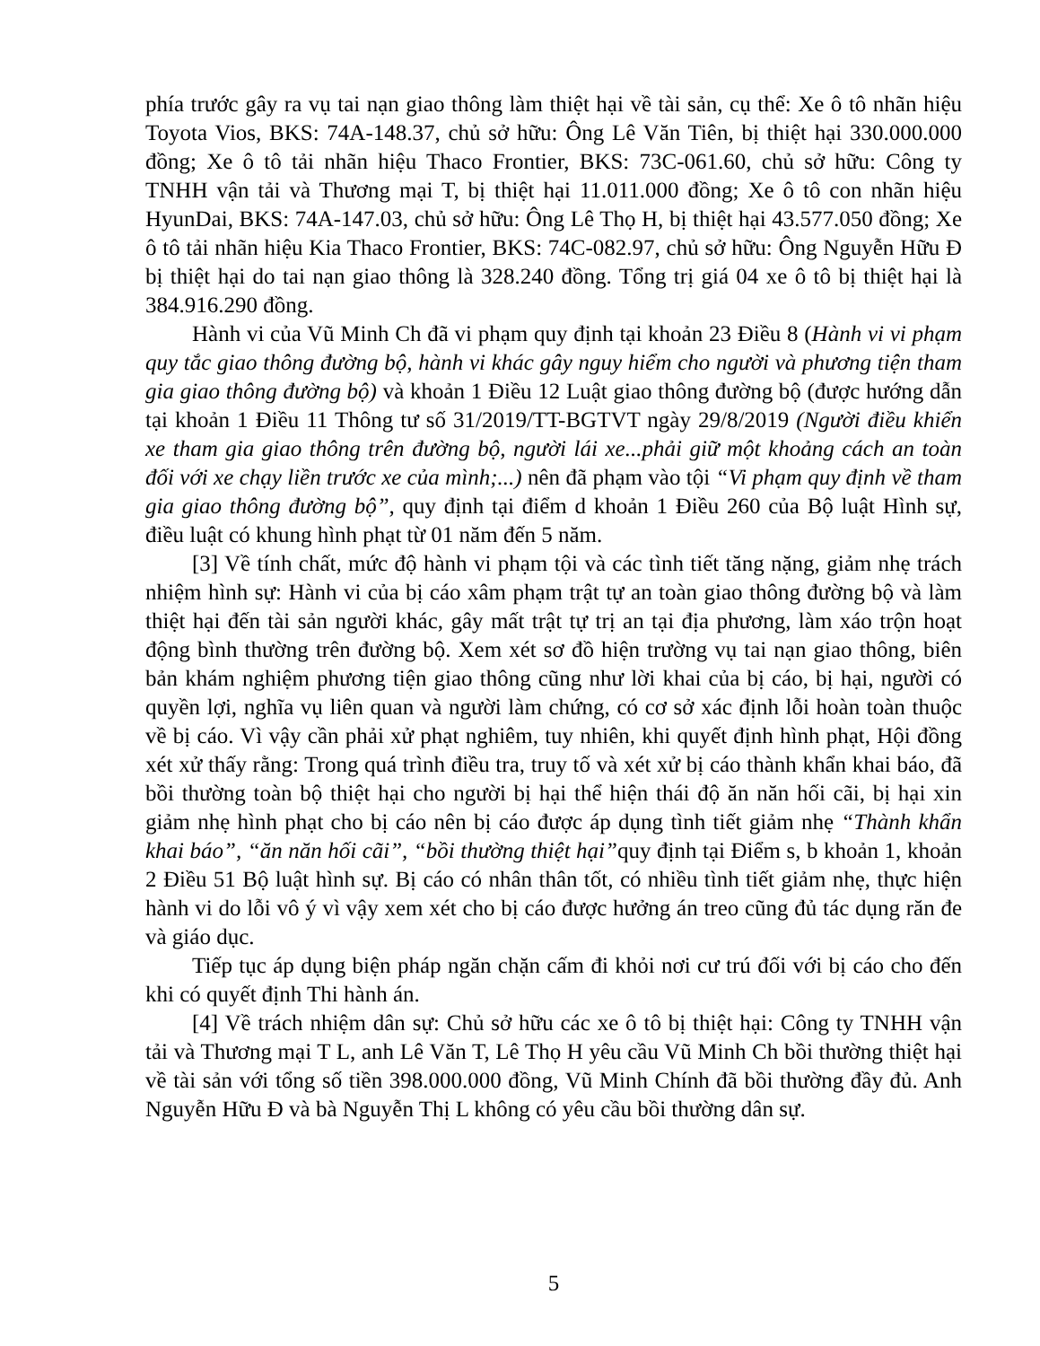phía trước gây ra vụ tai nạn giao thông làm thiệt hại về tài sản, cụ thể: Xe ô tô nhãn hiệu Toyota Vios, BKS: 74A-148.37, chủ sở hữu: Ông Lê Văn Tiên, bị thiệt hại 330.000.000 đồng; Xe ô tô tải nhãn hiệu Thaco Frontier, BKS: 73C-061.60, chủ sở hữu: Công ty TNHH vận tải và Thương mại T, bị thiệt hại 11.011.000 đồng; Xe ô tô con nhãn hiệu HyunDai, BKS: 74A-147.03, chủ sở hữu: Ông Lê Thọ H, bị thiệt hại 43.577.050 đồng; Xe ô tô tải nhãn hiệu Kia Thaco Frontier, BKS: 74C-082.97, chủ sở hữu: Ông Nguyễn Hữu Đ bị thiệt hại do tai nạn giao thông là 328.240 đồng. Tổng trị giá 04 xe ô tô bị thiệt hại là 384.916.290 đồng.
Hành vi của Vũ Minh Ch đã vi phạm quy định tại khoản 23 Điều 8 (Hành vi vi phạm quy tắc giao thông đường bộ, hành vi khác gây nguy hiểm cho người và phương tiện tham gia giao thông đường bộ) và khoản 1 Điều 12 Luật giao thông đường bộ (được hướng dẫn tại khoản 1 Điều 11 Thông tư số 31/2019/TT-BGTVT ngày 29/8/2019 (Người điều khiển xe tham gia giao thông trên đường bộ, người lái xe...phải giữ một khoảng cách an toàn đối với xe chạy liền trước xe của mình;...) nên đã phạm vào tội “Vi phạm quy định về tham gia giao thông đường bộ”, quy định tại điểm d khoản 1 Điều 260 của Bộ luật Hình sự, điều luật có khung hình phạt từ 01 năm đến 5 năm.
[3] Về tính chất, mức độ hành vi phạm tội và các tình tiết tăng nặng, giảm nhẹ trách nhiệm hình sự: Hành vi của bị cáo xâm phạm trật tự an toàn giao thông đường bộ và làm thiệt hại đến tài sản người khác, gây mất trật tự trị an tại địa phương, làm xáo trộn hoạt động bình thường trên đường bộ. Xem xét sơ đồ hiện trường vụ tai nạn giao thông, biên bản khám nghiệm phương tiện giao thông cũng như lời khai của bị cáo, bị hại, người có quyền lợi, nghĩa vụ liên quan và người làm chứng, có cơ sở xác định lỗi hoàn toàn thuộc về bị cáo. Vì vậy cần phải xử phạt nghiêm, tuy nhiên, khi quyết định hình phạt, Hội đồng xét xử thấy rằng: Trong quá trình điều tra, truy tố và xét xử bị cáo thành khẩn khai báo, đã bồi thường toàn bộ thiệt hại cho người bị hại thể hiện thái độ ăn năn hối cãi, bị hại xin giảm nhẹ hình phạt cho bị cáo nên bị cáo được áp dụng tình tiết giảm nhẹ “Thành khẩn khai báo”, “ăn năn hối cãi”, “bồi thường thiệt hại”quy định tại Điểm s, b khoản 1, khoản 2 Điều 51 Bộ luật hình sự. Bị cáo có nhân thân tốt, có nhiều tình tiết giảm nhẹ, thực hiện hành vi do lỗi vô ý vì vậy xem xét cho bị cáo được hưởng án treo cũng đủ tác dụng răn đe và giáo dục.
Tiếp tục áp dụng biện pháp ngăn chặn cấm đi khỏi nơi cư trú đối với bị cáo cho đến khi có quyết định Thi hành án.
[4] Về trách nhiệm dân sự: Chủ sở hữu các xe ô tô bị thiệt hại: Công ty TNHH vận tải và Thương mại T L, anh Lê Văn T, Lê Thọ H yêu cầu Vũ Minh Ch bồi thường thiệt hại về tài sản với tổng số tiền 398.000.000 đồng, Vũ Minh Chính đã bồi thường đầy đủ. Anh Nguyễn Hữu Đ và bà Nguyễn Thị L không có yêu cầu bồi thường dân sự.
5